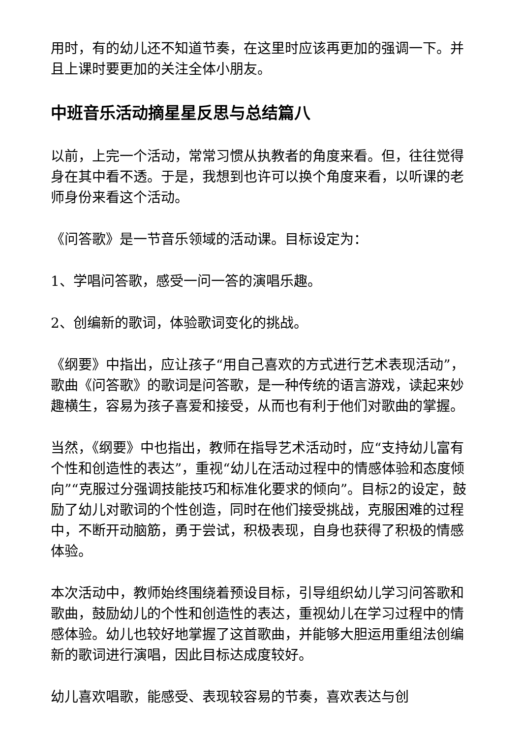用时，有的幼儿还不知道节奏，在这里时应该再更加的强调一下。并且上课时要更加的关注全体小朋友。
中班音乐活动摘星星反思与总结篇八
以前，上完一个活动，常常习惯从执教者的角度来看。但，往往觉得身在其中看不透。于是，我想到也许可以换个角度来看，以听课的老师身份来看这个活动。
《问答歌》是一节音乐领域的活动课。目标设定为：
1、学唱问答歌，感受一问一答的演唱乐趣。
2、创编新的歌词，体验歌词变化的挑战。
《纲要》中指出，应让孩子“用自己喜欢的方式进行艺术表现活动”，歌曲《问答歌》的歌词是问答歌，是一种传统的语言游戏，读起来妙趣横生，容易为孩子喜爱和接受，从而也有利于他们对歌曲的掌握。
当然，《纲要》中也指出，教师在指导艺术活动时，应“支持幼儿富有个性和创造性的表达”，重视“幼儿在活动过程中的情感体验和态度倾向”“克服过分强调技能技巧和标准化要求的倾向”。目标2的设定，鼓励了幼儿对歌词的个性创造，同时在他们接受挑战，克服困难的过程中，不断开动脑筋，勇于尝试，积极表现，自身也获得了积极的情感体验。
本次活动中，教师始终围绕着预设目标，引导组织幼儿学习问答歌和歌曲，鼓励幼儿的个性和创造性的表达，重视幼儿在学习过程中的情感体验。幼儿也较好地掌握了这首歌曲，并能够大胆运用重组法创编新的歌词进行演唱，因此目标达成度较好。
幼儿喜欢唱歌，能感受、表现较容易的节奏，喜欢表达与创